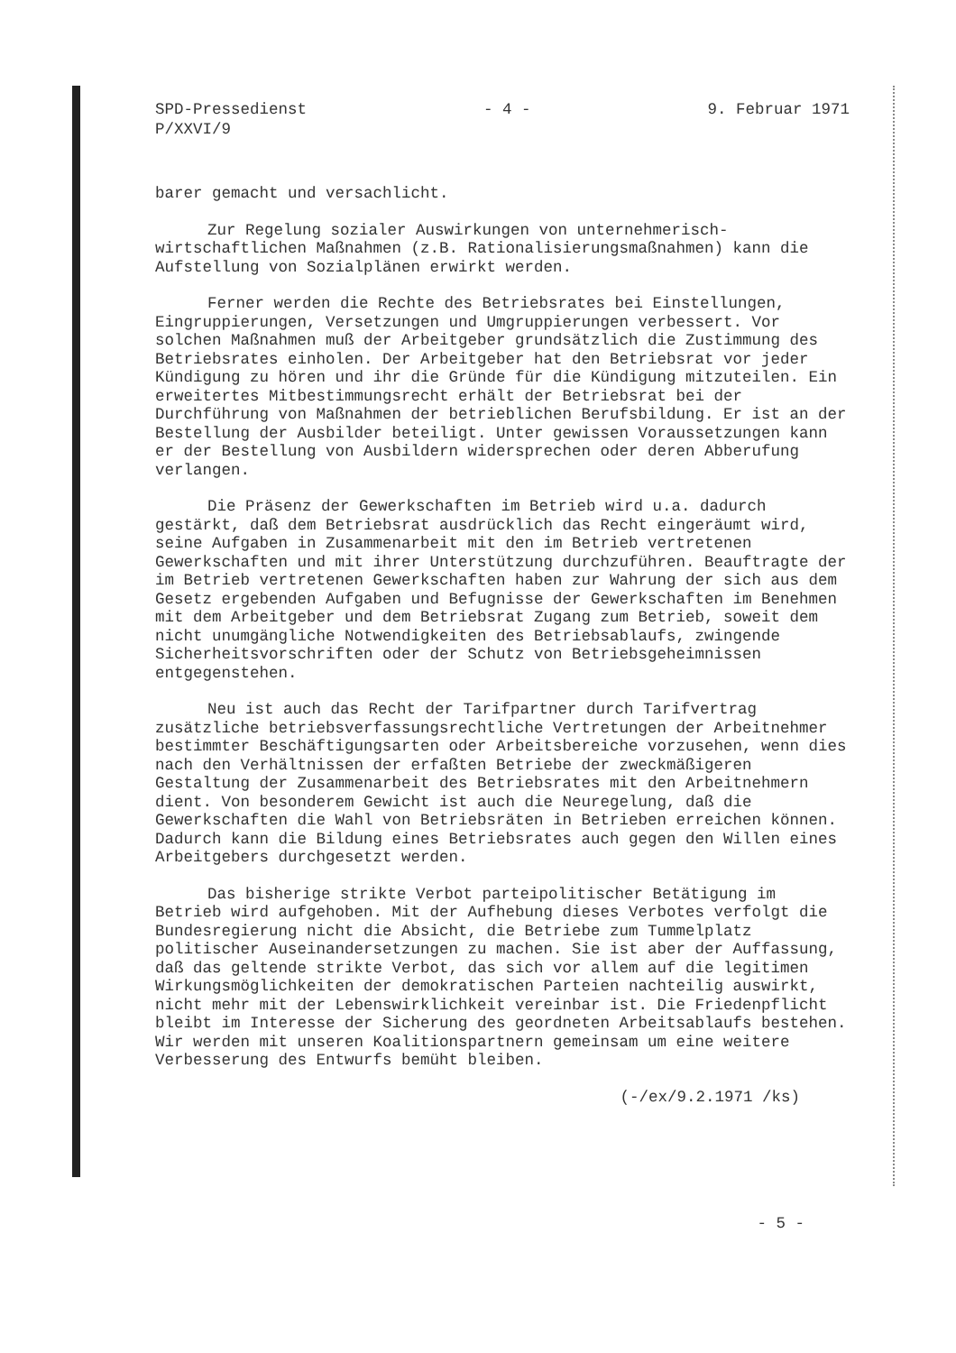SPD-Pressedienst
P/XXVI/9
- 4 - 9. Februar 1971
barer gemacht und versachlicht.
Zur Regelung sozialer Auswirkungen von unternehmerisch-wirtschaftlichen Maßnahmen (z.B. Rationalisierungsmaßnahmen) kann die Aufstellung von Sozialplänen erwirkt werden.
Ferner werden die Rechte des Betriebsrates bei Einstellungen, Eingruppierungen, Versetzungen und Umgruppierungen verbessert. Vor solchen Maßnahmen muß der Arbeitgeber grundsätzlich die Zustimmung des Betriebsrates einholen. Der Arbeitgeber hat den Betriebsrat vor jeder Kündigung zu hören und ihr die Gründe für die Kündigung mitzuteilen. Ein erweitertes Mitbestimmungsrecht erhält der Betriebsrat bei der Durchführung von Maßnahmen der betrieblichen Berufsbildung. Er ist an der Bestellung der Ausbilder beteiligt. Unter gewissen Voraussetzungen kann er der Bestellung von Ausbildern widersprechen oder deren Abberufung verlangen.
Die Präsenz der Gewerkschaften im Betrieb wird u.a. dadurch gestärkt, daß dem Betriebsrat ausdrücklich das Recht eingeräumt wird, seine Aufgaben in Zusammenarbeit mit den im Betrieb vertretenen Gewerkschaften und mit ihrer Unterstützung durchzuführen. Beauftragte der im Betrieb vertretenen Gewerkschaften haben zur Wahrung der sich aus dem Gesetz ergebenden Aufgaben und Befugnisse der Gewerkschaften im Benehmen mit dem Arbeitgeber und dem Betriebsrat Zugang zum Betrieb, soweit dem nicht unumgängliche Notwendigkeiten des Betriebsablaufs, zwingende Sicherheitsvorschriften oder der Schutz von Betriebsgeheimnissen entgegenstehen.
Neu ist auch das Recht der Tarifpartner durch Tarifvertrag zusätzliche betriebsverfassungsrechtliche Vertretungen der Arbeitnehmer bestimmter Beschäftigungsarten oder Arbeitsbereiche vorzusehen, wenn dies nach den Verhältnissen der erfaßten Betriebe der zweckmäßigeren Gestaltung der Zusammenarbeit des Betriebsrates mit den Arbeitnehmern dient. Von besonderem Gewicht ist auch die Neuregelung, daß die Gewerkschaften die Wahl von Betriebsräten in Betrieben erreichen können. Dadurch kann die Bildung eines Betriebsrates auch gegen den Willen eines Arbeitgebers durchgesetzt werden.
Das bisherige strikte Verbot parteipolitischer Betätigung im Betrieb wird aufgehoben. Mit der Aufhebung dieses Verbotes verfolgt die Bundesregierung nicht die Absicht, die Betriebe zum Tummelplatz politischer Auseinandersetzungen zu machen. Sie ist aber der Auffassung, daß das geltende strikte Verbot, das sich vor allem auf die legitimen Wirkungsmöglichkeiten der demokratischen Parteien nachteilig auswirkt, nicht mehr mit der Lebenswirklichkeit vereinbar ist. Die Friedenpflicht bleibt im Interesse der Sicherung des geordneten Arbeitsablaufs bestehen. Wir werden mit unseren Koalitionspartnern gemeinsam um eine weitere Verbesserung des Entwurfs bemüht bleiben.
(-/ex/9.2.1971 /ks)
- 5 -